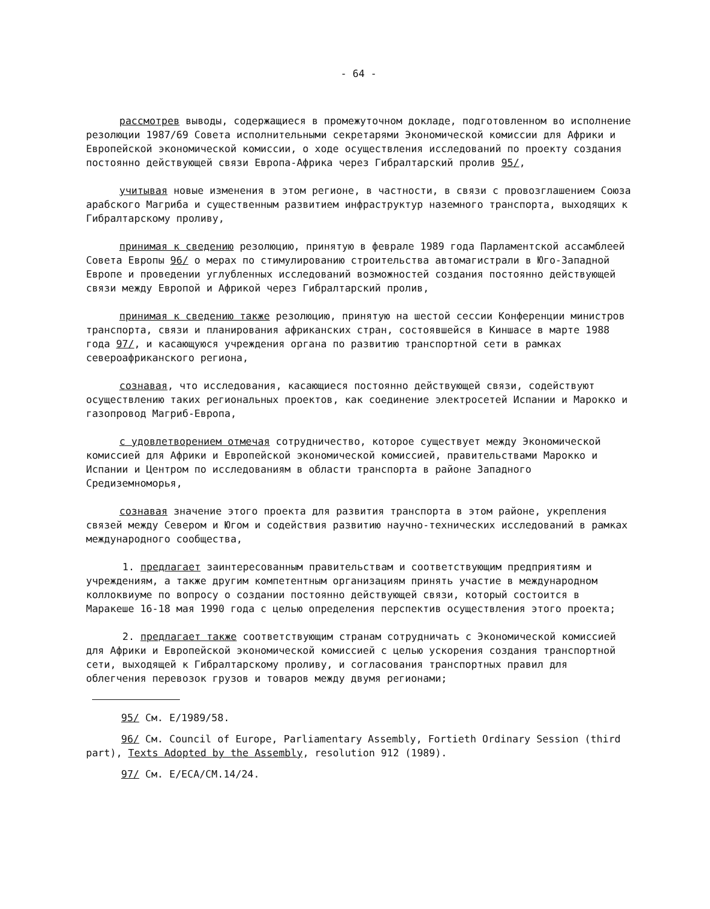- 64 -
рассмотрев выводы, содержащиеся в промежуточном докладе, подготовленном во исполнение резолюции 1987/69 Совета исполнительными секретарями Экономической комиссии для Африки и Европейской экономической комиссии, о ходе осуществления исследований по проекту создания постоянно действующей связи Европа-Африка через Гибралтарский пролив 95/,
учитывая новые изменения в этом регионе, в частности, в связи с провозглашением Союза арабского Магриба и существенным развитием инфраструктур наземного транспорта, выходящих к Гибралтарскому проливу,
принимая к сведению резолюцию, принятую в феврале 1989 года Парламентской ассамблеей Совета Европы 96/ о мерах по стимулированию строительства автомагистрали в Юго-Западной Европе и проведении углубленных исследований возможностей создания постоянно действующей связи между Европой и Африкой через Гибралтарский пролив,
принимая к сведению также резолюцию, принятую на шестой сессии Конференции министров транспорта, связи и планирования африканских стран, состоявшейся в Киншасе в марте 1988 года 97/, и касающуюся учреждения органа по развитию транспортной сети в рамках североафриканского региона,
сознавая, что исследования, касающиеся постоянно действующей связи, содействуют осуществлению таких региональных проектов, как соединение электросетей Испании и Марокко и газопровод Магриб-Европа,
с удовлетворением отмечая сотрудничество, которое существует между Экономической комиссией для Африки и Европейской экономической комиссией, правительствами Марокко и Испании и Центром по исследованиям в области транспорта в районе Западного Средиземноморья,
сознавая значение этого проекта для развития транспорта в этом районе, укрепления связей между Севером и Югом и содействия развитию научно-технических исследований в рамках международного сообщества,
1. предлагает заинтересованным правительствам и соответствующим предприятиям и учреждениям, а также другим компетентным организациям принять участие в международном коллоквиуме по вопросу о создании постоянно действующей связи, который состоится в Маракеше 16-18 мая 1990 года с целью определения перспектив осуществления этого проекта;
2. предлагает также соответствующим странам сотрудничать с Экономической комиссией для Африки и Европейской экономической комиссией с целью ускорения создания транспортной сети, выходящей к Гибралтарскому проливу, и согласования транспортных правил для облегчения перевозок грузов и товаров между двумя регионами;
95/ См. E/1989/58.
96/ См. Council of Europe, Parliamentary Assembly, Fortieth Ordinary Session (third part), Texts Adopted by the Assembly, resolution 912 (1989).
97/ См. E/ECA/CM.14/24.